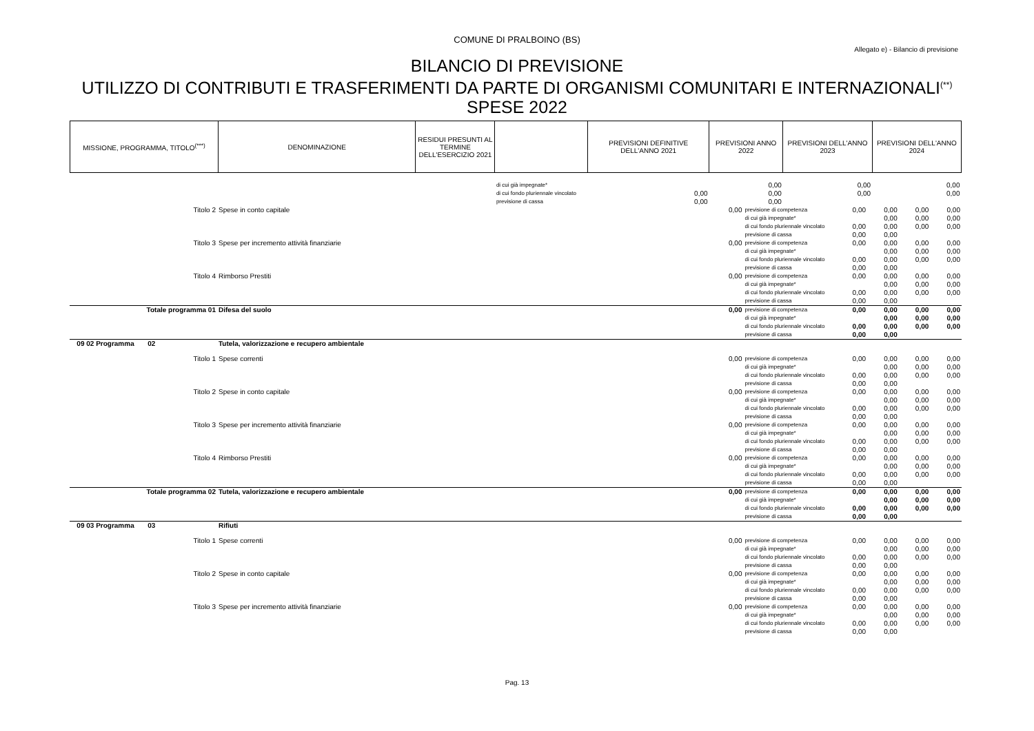COMUNE DI PRALBOINO (BS)
Allegato e) - Bilancio di previsione
BILANCIO DI PREVISIONE
UTILIZZO DI CONTRIBUTI E TRASFERIMENTI DA PARTE DI ORGANISMI COMUNITARI E INTERNAZIONALI<sup>(**)</sup>
SPESE 2022
| MISSIONE, PROGRAMMA, TITOLO<sup>(***)</sup> | DENOMINAZIONE | RESIDUI PRESUNTI AL TERMINE DELL'ESERCIZIO 2021 | | PREVISIONI DEFINITIVE DELL'ANNO 2021 | PREVISIONI ANNO 2022 | PREVISIONI DELL'ANNO 2023 | PREVISIONI DELL'ANNO 2024 |
| --- | --- | --- | --- | --- | --- | --- | --- |
| | | | di cui già impegnate* | | 0,00 | 0,00 | 0,00 |
| | | | di cui fondo pluriennale vincolato | 0,00 | 0,00 | 0,00 | 0,00 |
| | | | previsione di cassa | 0,00 | 0,00 | | |
| Titolo 2 | Spese in conto capitale | 0,00 | previsione di competenza | 0,00 | 0,00 | 0,00 | 0,00 |
| | | | di cui già impegnate* | | 0,00 | 0,00 | 0,00 |
| | | | di cui fondo pluriennale vincolato | 0,00 | 0,00 | 0,00 | 0,00 |
| | | | previsione di cassa | 0,00 | 0,00 | | |
| Titolo 3 | Spese per incremento attività finanziarie | 0,00 | previsione di competenza | 0,00 | 0,00 | 0,00 | 0,00 |
| | | | di cui già impegnate* | | 0,00 | 0,00 | 0,00 |
| | | | di cui fondo pluriennale vincolato | 0,00 | 0,00 | 0,00 | 0,00 |
| | | | previsione di cassa | 0,00 | 0,00 | | |
| Titolo 4 | Rimborso Prestiti | 0,00 | previsione di competenza | 0,00 | 0,00 | 0,00 | 0,00 |
| | | | di cui già impegnate* | | 0,00 | 0,00 | 0,00 |
| | | | di cui fondo pluriennale vincolato | 0,00 | 0,00 | 0,00 | 0,00 |
| | | | previsione di cassa | 0,00 | 0,00 | | |
| Totale programma 01 | Difesa del suolo | 0,00 | previsione di competenza | 0,00 | 0,00 | 0,00 | 0,00 |
| | | | di cui già impegnate* | | 0,00 | 0,00 | 0,00 |
| | | | di cui fondo pluriennale vincolato | 0,00 | 0,00 | 0,00 | 0,00 |
| | | | previsione di cassa | 0,00 | 0,00 | | |
| 09 02 Programma 02 | Tutela, valorizzazione e recupero ambientale | | | | | | |
| Titolo 1 | Spese correnti | 0,00 | previsione di competenza | 0,00 | 0,00 | 0,00 | 0,00 |
| | | | di cui già impegnate* | | 0,00 | 0,00 | 0,00 |
| | | | di cui fondo pluriennale vincolato | 0,00 | 0,00 | 0,00 | 0,00 |
| | | | previsione di cassa | 0,00 | 0,00 | | |
| Titolo 2 | Spese in conto capitale | 0,00 | previsione di competenza | 0,00 | 0,00 | 0,00 | 0,00 |
| | | | di cui già impegnate* | | 0,00 | 0,00 | 0,00 |
| | | | di cui fondo pluriennale vincolato | 0,00 | 0,00 | 0,00 | 0,00 |
| | | | previsione di cassa | 0,00 | 0,00 | | |
| Titolo 3 | Spese per incremento attività finanziarie | 0,00 | previsione di competenza | 0,00 | 0,00 | 0,00 | 0,00 |
| | | | di cui già impegnate* | | 0,00 | 0,00 | 0,00 |
| | | | di cui fondo pluriennale vincolato | 0,00 | 0,00 | 0,00 | 0,00 |
| | | | previsione di cassa | 0,00 | 0,00 | | |
| Titolo 4 | Rimborso Prestiti | 0,00 | previsione di competenza | 0,00 | 0,00 | 0,00 | 0,00 |
| | | | di cui già impegnate* | | 0,00 | 0,00 | 0,00 |
| | | | di cui fondo pluriennale vincolato | 0,00 | 0,00 | 0,00 | 0,00 |
| | | | previsione di cassa | 0,00 | 0,00 | | |
| Totale programma 02 | Tutela, valorizzazione e recupero ambientale | 0,00 | previsione di competenza | 0,00 | 0,00 | 0,00 | 0,00 |
| | | | di cui già impegnate* | | 0,00 | 0,00 | 0,00 |
| | | | di cui fondo pluriennale vincolato | 0,00 | 0,00 | 0,00 | 0,00 |
| | | | previsione di cassa | 0,00 | 0,00 | | |
| 09 03 Programma 03 | Rifiuti | | | | | | |
| Titolo 1 | Spese correnti | 0,00 | previsione di competenza | 0,00 | 0,00 | 0,00 | 0,00 |
| | | | di cui già impegnate* | | 0,00 | 0,00 | 0,00 |
| | | | di cui fondo pluriennale vincolato | 0,00 | 0,00 | 0,00 | 0,00 |
| | | | previsione di cassa | 0,00 | 0,00 | | |
| Titolo 2 | Spese in conto capitale | 0,00 | previsione di competenza | 0,00 | 0,00 | 0,00 | 0,00 |
| | | | di cui già impegnate* | | 0,00 | 0,00 | 0,00 |
| | | | di cui fondo pluriennale vincolato | 0,00 | 0,00 | 0,00 | 0,00 |
| | | | previsione di cassa | 0,00 | 0,00 | | |
| Titolo 3 | Spese per incremento attività finanziarie | 0,00 | previsione di competenza | 0,00 | 0,00 | 0,00 | 0,00 |
| | | | di cui già impegnate* | | 0,00 | 0,00 | 0,00 |
| | | | di cui fondo pluriennale vincolato | 0,00 | 0,00 | 0,00 | 0,00 |
| | | | previsione di cassa | 0,00 | 0,00 | | |
Pag. 13